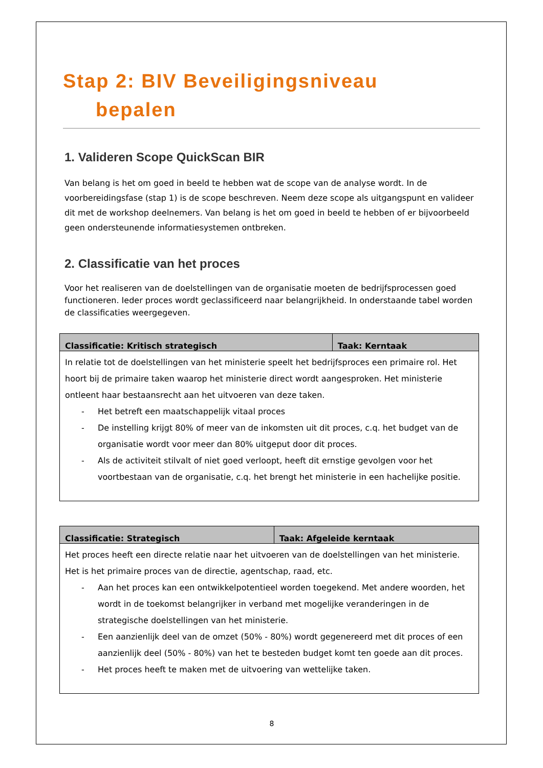Stap 2: BIV Beveiligingsniveau
bepalen
1. Valideren Scope QuickScan BIR
Van belang is het om goed in beeld te hebben wat de scope van de analyse wordt. In de voorbereidingsfase (stap 1) is de scope beschreven. Neem deze scope als uitgangspunt en valideer dit met de workshop deelnemers. Van belang is het om goed in beeld te hebben of er bijvoorbeeld geen ondersteunende informatiesystemen ontbreken.
2. Classificatie van het proces
Voor het realiseren van de doelstellingen van de organisatie moeten de bedrijfsprocessen goed functioneren. Ieder proces wordt geclassificeerd naar belangrijkheid. In onderstaande tabel worden de classificaties weergegeven.
| Classificatie: Kritisch strategisch | Taak: Kerntaak |
| --- | --- |
| In relatie tot de doelstellingen van het ministerie speelt het bedrijfsproces een primaire rol. Het hoort bij de primaire taken waarop het ministerie direct wordt aangesproken. Het ministerie ontleent haar bestaansrecht aan het uitvoeren van deze taken. - Het betreft een maatschappelijk vitaal proces - De instelling krijgt 80% of meer van de inkomsten uit dit proces, c.q. het budget van de organisatie wordt voor meer dan 80% uitgeput door dit proces. - Als de activiteit stilvalt of niet goed verloopt, heeft dit ernstige gevolgen voor het voortbestaan van de organisatie, c.q. het brengt het ministerie in een hachelijke positie. | |
| Classificatie: Strategisch | Taak: Afgeleide kerntaak |
| --- | --- |
| Het proces heeft een directe relatie naar het uitvoeren van de doelstellingen van het ministerie. Het is het primaire proces van de directie, agentschap, raad, etc. - Aan het proces kan een ontwikkelpotentieel worden toegekend. Met andere woorden, het wordt in de toekomst belangrijker in verband met mogelijke veranderingen in de strategische doelstellingen van het ministerie. - Een aanzienlijk deel van de omzet (50% - 80%) wordt gegenereerd met dit proces of een aanzienlijk deel (50% - 80%) van het te besteden budget komt ten goede aan dit proces. - Het proces heeft te maken met de uitvoering van wettelijke taken. | |
8